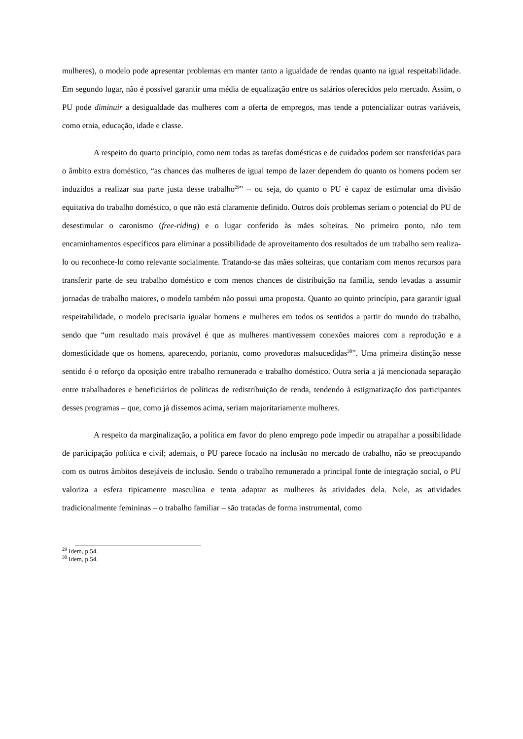mulheres), o modelo pode apresentar problemas em manter tanto a igualdade de rendas quanto na igual respeitabilidade. Em segundo lugar, não é possível garantir uma média de equalização entre os salários oferecidos pelo mercado. Assim, o PU pode diminuir a desigualdade das mulheres com a oferta de empregos, mas tende a potencializar outras variáveis, como etnia, educação, idade e classe.
A respeito do quarto princípio, como nem todas as tarefas domésticas e de cuidados podem ser transferidas para o âmbito extra doméstico, “as chances das mulheres de igual tempo de lazer dependem do quanto os homens podem ser induzidos a realizar sua parte justa desse trabalho<sup>29</sup>” – ou seja, do quanto o PU é capaz de estimular uma divisão equitativa do trabalho doméstico, o que não está claramente definido. Outros dois problemas seriam o potencial do PU de desestimular o caronismo (free-riding) e o lugar conferido às mães solteiras. No primeiro ponto, não tem encaminhamentos específicos para eliminar a possibilidade de aproveitamento dos resultados de um trabalho sem realiza-lo ou reconhece-lo como relevante socialmente. Tratando-se das mães solteiras, que contariam com menos recursos para transferir parte de seu trabalho doméstico e com menos chances de distribuição na família, sendo levadas a assumir jornadas de trabalho maiores, o modelo também não possui uma proposta. Quanto ao quinto princípio, para garantir igual respeitabilidade, o modelo precisaria igualar homens e mulheres em todos os sentidos a partir do mundo do trabalho, sendo que “um resultado mais provável é que as mulheres mantivessem conexões maiores com a reprodução e a domesticidade que os homens, aparecendo, portanto, como provedoras malsucedidas<sup>30</sup>”. Uma primeira distinção nesse sentido é o reforço da oposição entre trabalho remunerado e trabalho doméstico. Outra seria a já mencionada separação entre trabalhadores e beneficiários de políticas de redistribuição de renda, tendendo à estigmatização dos participantes desses programas – que, como já dissemos acima, seriam majoritariamente mulheres.
A respeito da marginalização, a política em favor do pleno emprego pode impedir ou atrapalhar a possibilidade de participação política e civil; ademais, o PU parece focado na inclusão no mercado de trabalho, não se preocupando com os outros âmbitos desejáveis de inclusão. Sendo o trabalho remunerado a principal fonte de integração social, o PU valoriza a esfera tipicamente masculina e tenta adaptar as mulheres às atividades dela. Nele, as atividades tradicionalmente femininas – o trabalho familiar – são tratadas de forma instrumental, como
<sup>29</sup> Idem, p.54.
<sup>30</sup> Idem, p.54.